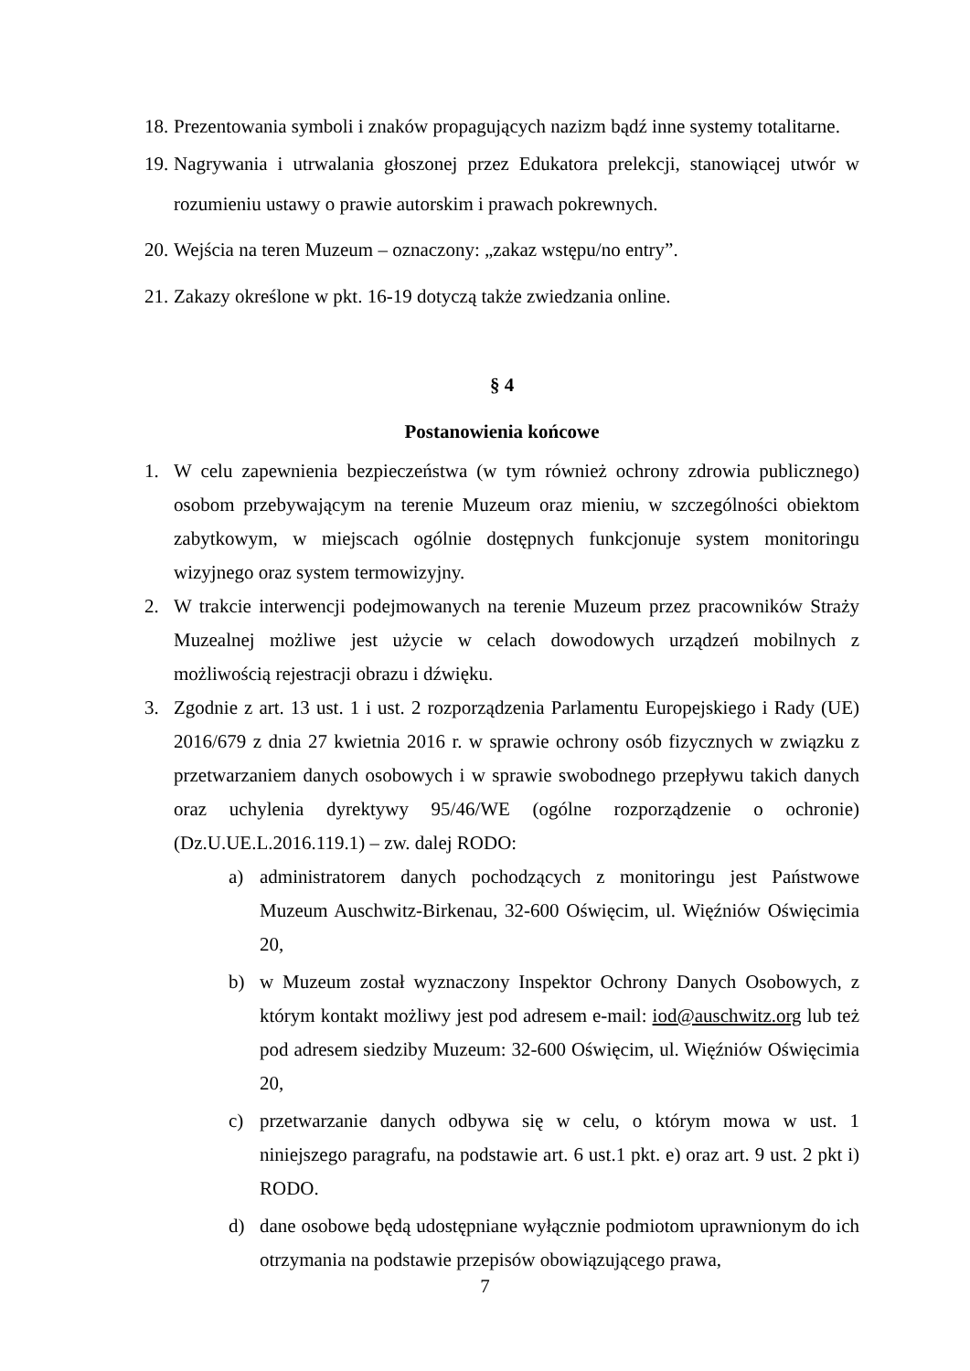18. Prezentowania symboli i znaków propagujących nazizm bądź inne systemy totalitarne.
19. Nagrywania i utrwalania głoszonej przez Edukatora prelekcji, stanowiącej utwór w rozumieniu ustawy o prawie autorskim i prawach pokrewnych.
20. Wejścia na teren Muzeum – oznaczony: „zakaz wstępu/no entry”.
21. Zakazy określone w pkt. 16-19 dotyczą także zwiedzania online.
§ 4
Postanowienia końcowe
1. W celu zapewnienia bezpieczeństwa (w tym również ochrony zdrowia publicznego) osobom przebywającym na terenie Muzeum oraz mieniu, w szczególności obiektom zabytkowym, w miejscach ogólnie dostępnych funkcjonuje system monitoringu wizyjnego oraz system termowizyjny.
2. W trakcie interwencji podejmowanych na terenie Muzeum przez pracowników Straży Muzealnej możliwe jest użycie w celach dowodowych urządzeń mobilnych z możliwością rejestracji obrazu i dźwięku.
3. Zgodnie z art. 13 ust. 1 i ust. 2 rozporządzenia Parlamentu Europejskiego i Rady (UE) 2016/679 z dnia 27 kwietnia 2016 r. w sprawie ochrony osób fizycznych w związku z przetwarzaniem danych osobowych i w sprawie swobodnego przepływu takich danych oraz uchylenia dyrektywy 95/46/WE (ogólne rozporządzenie o ochronie) (Dz.U.UE.L.2016.119.1) – zw. dalej RODO:
a) administratorem danych pochodzących z monitoringu jest Państwowe Muzeum Auschwitz-Birkenau, 32-600 Oświęcim, ul. Więźniów Oświęcimia 20,
b) w Muzeum został wyznaczony Inspektor Ochrony Danych Osobowych, z którym kontakt możliwy jest pod adresem e-mail: iod@auschwitz.org lub też pod adresem siedziby Muzeum: 32-600 Oświęcim, ul. Więźniów Oświęcimia 20,
c) przetwarzanie danych odbywa się w celu, o którym mowa w ust. 1 niniejszego paragrafu, na podstawie art. 6 ust.1 pkt. e) oraz art. 9 ust. 2 pkt i) RODO.
d) dane osobowe będą udostępniane wyłącznie podmiotom uprawnionym do ich otrzymania na podstawie przepisów obowiązującego prawa,
7